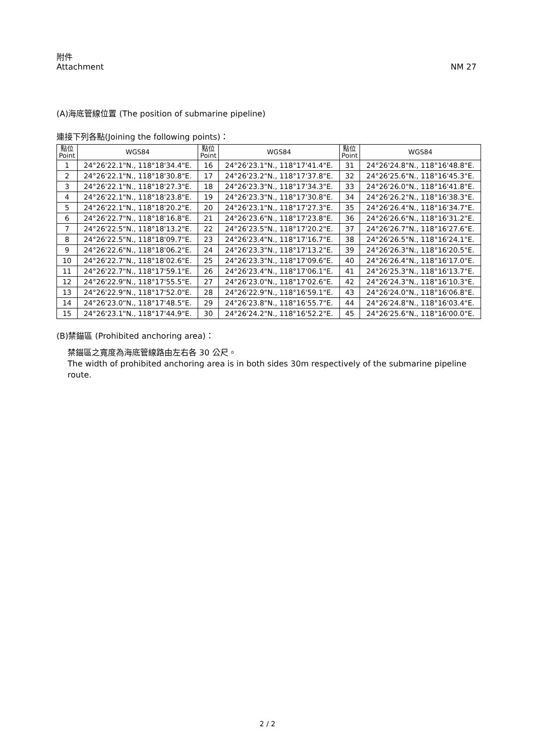附件
Attachment
NM 27
(A)海底管線位置 (The position of submarine pipeline)
連接下列各點(Joining the following points)：
| 點位 Point | WGS84 | 點位 Point | WGS84 | 點位 Point | WGS84 |
| --- | --- | --- | --- | --- | --- |
| 1 | 24°26'22.1"N., 118°18'34.4"E. | 16 | 24°26'23.1"N., 118°17'41.4"E. | 31 | 24°26'24.8"N., 118°16'48.8"E. |
| 2 | 24°26'22.1"N., 118°18'30.8"E. | 17 | 24°26'23.2"N., 118°17'37.8"E. | 32 | 24°26'25.6"N., 118°16'45.3"E. |
| 3 | 24°26'22.1"N., 118°18'27.3"E. | 18 | 24°26'23.3"N., 118°17'34.3"E. | 33 | 24°26'26.0"N., 118°16'41.8"E. |
| 4 | 24°26'22.1"N., 118°18'23.8"E. | 19 | 24°26'23.3"N., 118°17'30.8"E. | 34 | 24°26'26.2"N., 118°16'38.3"E. |
| 5 | 24°26'22.1"N., 118°18'20.2"E. | 20 | 24°26'23.1"N., 118°17'27.3"E. | 35 | 24°26'26.4"N., 118°16'34.7"E. |
| 6 | 24°26'22.7"N., 118°18'16.8"E. | 21 | 24°26'23.6"N., 118°17'23.8"E. | 36 | 24°26'26.6"N., 118°16'31.2"E. |
| 7 | 24°26'22.5"N., 118°18'13.2"E. | 22 | 24°26'23.5"N., 118°17'20.2"E. | 37 | 24°26'26.7"N., 118°16'27.6"E. |
| 8 | 24°26'22.5"N., 118°18'09.7"E. | 23 | 24°26'23.4"N., 118°17'16.7"E. | 38 | 24°26'26.5"N., 118°16'24.1"E. |
| 9 | 24°26'22.6"N., 118°18'06.2"E. | 24 | 24°26'23.3"N., 118°17'13.2"E. | 39 | 24°26'26.3"N., 118°16'20.5"E. |
| 10 | 24°26'22.7"N., 118°18'02.6"E. | 25 | 24°26'23.3"N., 118°17'09.6"E. | 40 | 24°26'26.4"N., 118°16'17.0"E. |
| 11 | 24°26'22.7"N., 118°17'59.1"E. | 26 | 24°26'23.4"N., 118°17'06.1"E. | 41 | 24°26'25.3"N., 118°16'13.7"E. |
| 12 | 24°26'22.9"N., 118°17'55.5"E. | 27 | 24°26'23.0"N., 118°17'02.6"E. | 42 | 24°26'24.3"N., 118°16'10.3"E. |
| 13 | 24°26'22.9"N., 118°17'52.0"E. | 28 | 24°26'22.9"N., 118°16'59.1"E. | 43 | 24°26'24.0"N., 118°16'06.8"E. |
| 14 | 24°26'23.0"N., 118°17'48.5"E. | 29 | 24°26'23.8"N., 118°16'55.7"E. | 44 | 24°26'24.8"N., 118°16'03.4"E. |
| 15 | 24°26'23.1"N., 118°17'44.9"E. | 30 | 24°26'24.2"N., 118°16'52.2"E. | 45 | 24°26'25.6"N., 118°16'00.0"E. |
(B)禁錨區 (Prohibited anchoring area)：
禁錨區之寬度為海底管線路由左右各 30 公尺。
The width of prohibited anchoring area is in both sides 30m respectively of the submarine pipeline route.
2 / 2